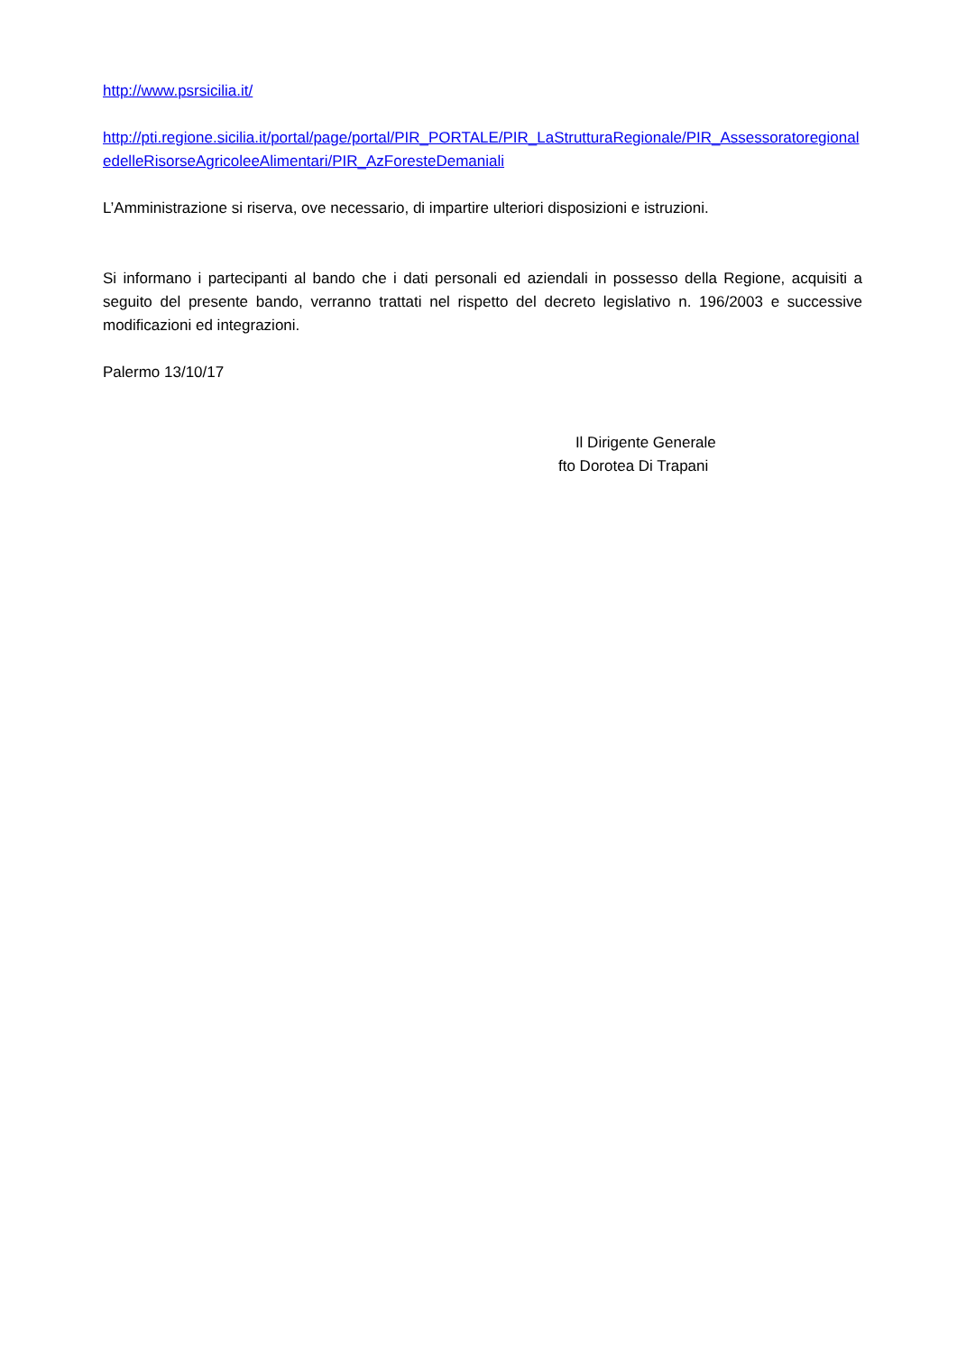http://www.psrsicilia.it/
http://pti.regione.sicilia.it/portal/page/portal/PIR_PORTALE/PIR_LaStrutturaRegionale/PIR_AssessoratoregionaledelleRisorseAgricoleeAlimentari/PIR_AzForesteDemaniali
L’Amministrazione si riserva, ove necessario, di impartire ulteriori disposizioni e istruzioni.
Si informano i partecipanti al bando che i dati personali ed aziendali in possesso della Regione, acquisiti a seguito del presente bando, verranno trattati nel rispetto del decreto legislativo n. 196/2003 e successive modificazioni ed integrazioni.
Palermo 13/10/17
Il Dirigente Generale
fto Dorotea Di Trapani